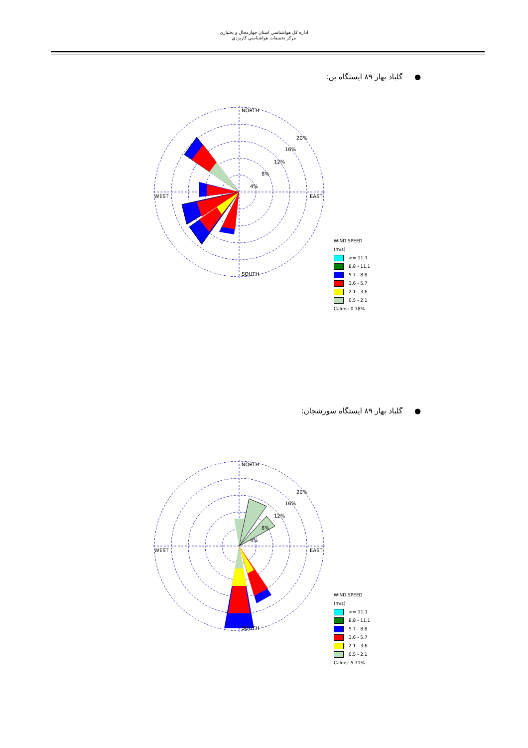اداره كل هواشناسي استان چهارمحال و بختياری
مركز تحقيقات هواشناسي كاربردي
● گلباد بهار ۸۹ ایستگاه بن:
NORTH
SOUTH
WEST
EAST
20%
16%
12%
8%
4%
WIND SPEED
(m/s)
>= 11.1
8.8 - 11.1
5.7 - 8.8
3.6 - 5.7
2.1 - 3.6
0.5 - 2.1
Calms: 0.38%
● گلباد بهار ۸۹ ایستگاه سورشجان:
NORTH
SOUTH
WEST
EAST
20%
16%
12%
8%
4%
WIND SPEED
(m/s)
>= 11.1
8.8 - 11.1
5.7 - 8.8
3.6 - 5.7
2.1 - 3.6
0.5 - 2.1
Calms: 5.71%